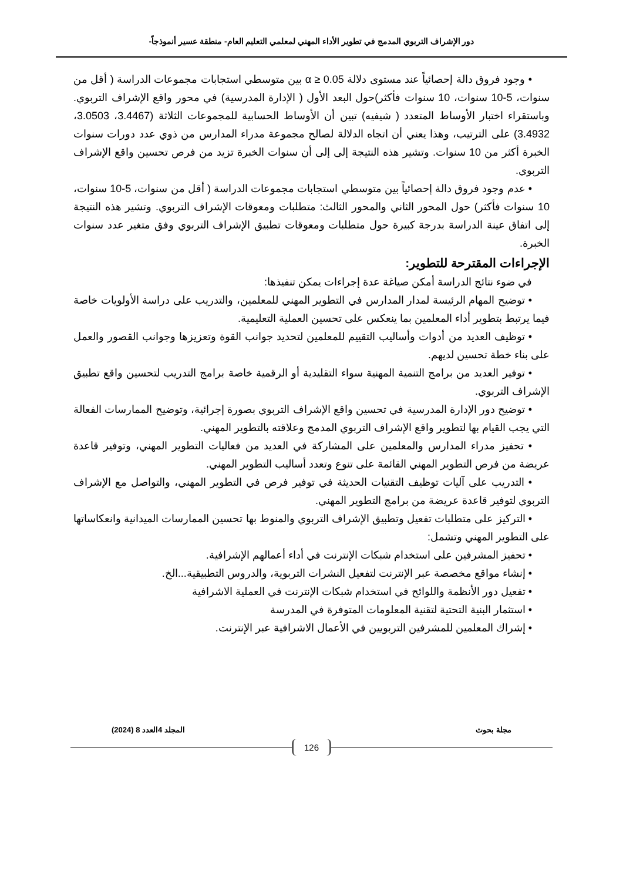دور الإشراف التربوي المدمج في تطوير الأداء المهني لمعلمي التعليم العام- منطقة عسير أنموذجاً-
• وجود فروق دالة إحصائياً عند مستوى دلالة α ≥ 0.05 بين متوسطي استجابات مجموعات الدراسة ( أقل من سنوات، 5-10 سنوات، 10 سنوات فأكثر)حول البعد الأول ( الإدارة المدرسية) في محور واقع الإشراف التربوي. وباستقراء اختبار الأوساط المتعدد ( شيفيه) تبين أن الأوساط الحسابية للمجموعات الثلاثة (3.4467، 3.0503، 3.4932) على الترتيب، وهذا يعني أن اتجاه الدلالة لصالح مجموعة مدراء المدارس من ذوي عدد دورات سنوات الخبرة أكثر من 10 سنوات. وتشير هذه النتيجة إلى إلى أن سنوات الخبرة تزيد من فرص تحسين واقع الإشراف التربوي.
• عدم وجود فروق دالة إحصائياً بين متوسطي استجابات مجموعات الدراسة ( أقل من سنوات، 5-10 سنوات، 10 سنوات فأكثر) حول المحور الثاني والمحور الثالث: متطلبات ومعوقات الإشراف التربوي. وتشير هذه النتيجة إلى اتفاق عينة الدراسة بدرجة كبيرة حول متطلبات ومعوقات تطبيق الإشراف التربوي وفق متغير عدد سنوات الخبرة.
الإجراءات المقترحة للتطوير:
في ضوء نتائج الدراسة أمكن صياغة عدة إجراءات يمكن تنفيذها:
• توضيح المهام الرئيسة لمدار المدارس في التطوير المهني للمعلمين، والتدريب على دراسة الأولويات خاصة فيما يرتبط بتطوير أداء المعلمين بما ينعكس على تحسين العملية التعليمية.
• توظيف العديد من أدوات وأساليب التقييم للمعلمين لتحديد جوانب القوة وتعزيزها وجوانب القصور والعمل على بناء خطة تحسين لديهم.
• توفير العديد من برامج التنمية المهنية سواء التقليدية أو الرقمية خاصة برامج التدريب لتحسين واقع تطبيق الإشراف التربوي.
• توضيح دور الإدارة المدرسية في تحسين واقع الإشراف التربوي بصورة إجرائية، وتوضيح الممارسات الفعالة التي يجب القيام بها لتطوير واقع الإشراف التربوي المدمج وعلاقته بالتطوير المهني.
• تحفيز مدراء المدارس والمعلمين على المشاركة في العديد من فعاليات التطوير المهني، وتوفير قاعدة عريضة من فرص التطوير المهني القائمة على تنوع وتعدد أساليب التطوير المهني.
• التدريب على آليات توظيف التقنيات الحديثة في توفير فرص في التطوير المهني، والتواصل مع الإشراف التربوي لتوفير قاعدة عريضة من برامج التطوير المهني.
• التركيز على متطلبات تفعيل وتطبيق الإشراف التربوي والمنوط بها تحسين الممارسات الميدانية وانعكاساتها على التطوير المهني وتشمل:
• تحفيز المشرفين على استخدام شبكات الإنترنت في أداء أعمالهم الإشرافية.
• إنشاء مواقع مخصصة عبر الإنترنت لتفعيل النشرات التربوية، والدروس التطبيقية...الخ.
• تفعيل دور الأنظمة واللوائح في استخدام شبكات الإنترنت في العملية الاشرافية
• استثمار البنية التحتية لتقنية المعلومات المتوفرة في المدرسة
• إشراك المعلمين للمشرفين التربويين في الأعمال الاشرافية عبر الإنترنت.
مجلة بحوث المجلد 4العدد 8 (2024)
126